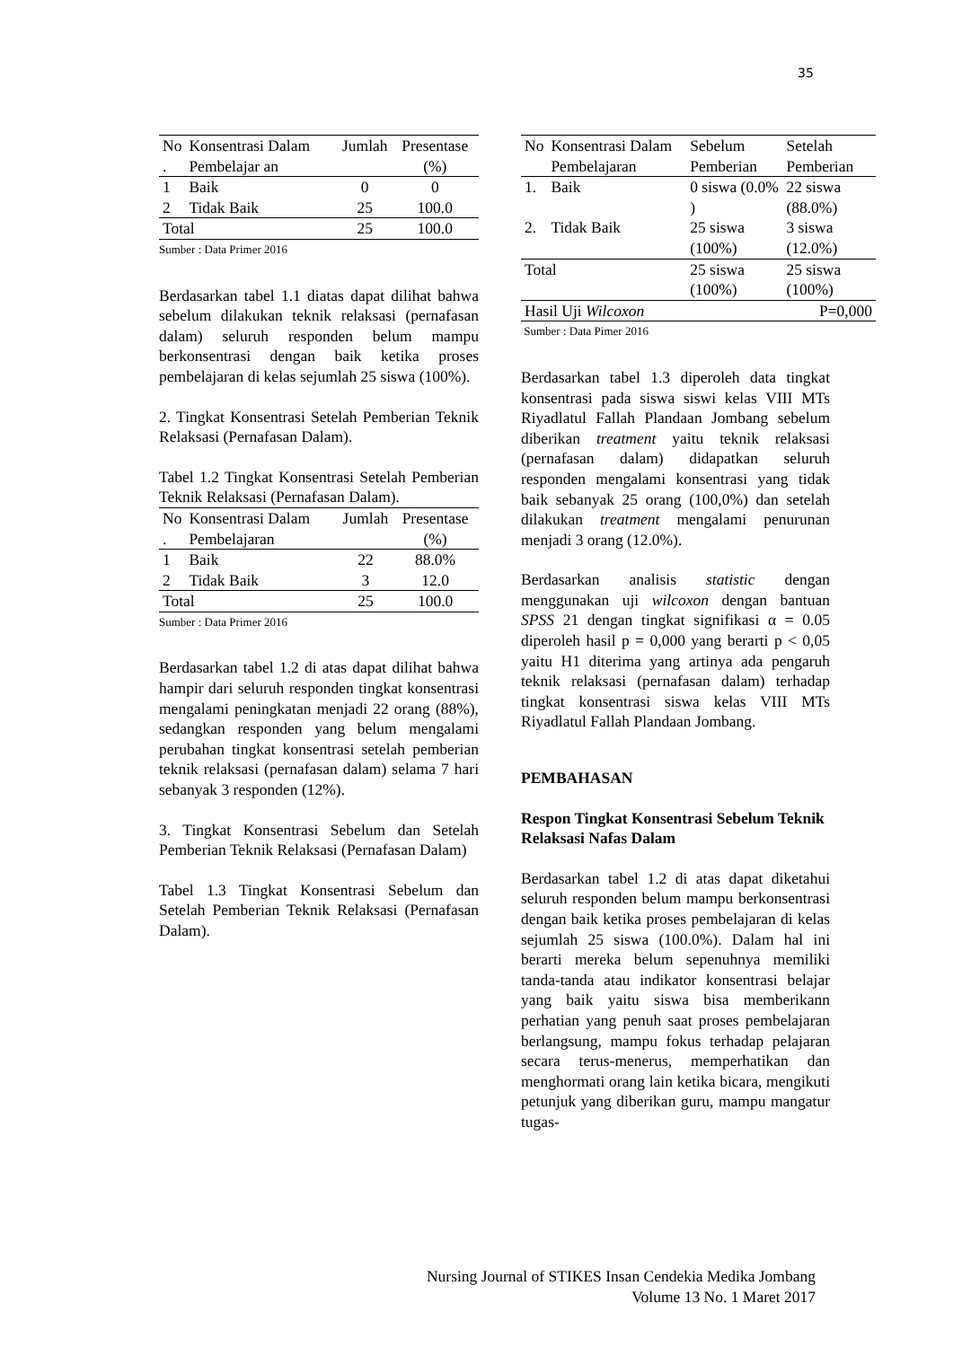35
| No . | Konsentrasi Dalam Pembelajar an | Jumlah | Presentase (%) |
| --- | --- | --- | --- |
| 1 | Baik | 0 | 0 |
| 2 | Tidak Baik | 25 | 100.0 |
| Total | | 25 | 100.0 |
Sumber : Data Primer 2016
Berdasarkan tabel 1.1 diatas dapat dilihat bahwa sebelum dilakukan teknik relaksasi (pernafasan dalam) seluruh responden belum mampu berkonsentrasi dengan baik ketika proses pembelajaran di kelas sejumlah 25 siswa (100%).
2. Tingkat Konsentrasi Setelah Pemberian Teknik Relaksasi (Pernafasan Dalam).
Tabel 1.2 Tingkat Konsentrasi Setelah Pemberian Teknik Relaksasi (Pernafasan Dalam).
| No . | Konsentrasi Dalam Pembelajaran | Jumlah | Presentase (%) |
| --- | --- | --- | --- |
| 1 | Baik | 22 | 88.0% |
| 2 | Tidak Baik | 3 | 12.0 |
| Total | | 25 | 100.0 |
Sumber : Data Primer 2016
Berdasarkan tabel 1.2 di atas dapat dilihat bahwa hampir dari seluruh responden tingkat konsentrasi mengalami peningkatan menjadi 22 orang (88%), sedangkan responden yang belum mengalami perubahan tingkat konsentrasi setelah pemberian teknik relaksasi (pernafasan dalam) selama 7 hari sebanyak 3 responden (12%).
3. Tingkat Konsentrasi Sebelum dan Setelah Pemberian Teknik Relaksasi (Pernafasan Dalam)
Tabel 1.3 Tingkat Konsentrasi Sebelum dan Setelah Pemberian Teknik Relaksasi (Pernafasan Dalam).
| No | Konsentrasi Dalam Pembelajaran | Sebelum Pemberian | Setelah Pemberian |
| --- | --- | --- | --- |
| 1. | Baik | 0 siswa (0.0% ) | 22 siswa (88.0%) |
| 2. | Tidak Baik | 25 siswa (100%) | 3 siswa (12.0%) |
| Total | | 25 siswa (100%) | 25 siswa (100%) |
| Hasil Uji Wilcoxon | | | P=0,000 |
Sumber : Data Pimer 2016
Berdasarkan tabel 1.3 diperoleh data tingkat konsentrasi pada siswa siswi kelas VIII MTs Riyadlatul Fallah Plandaan Jombang sebelum diberikan treatment yaitu teknik relaksasi (pernafasan dalam) didapatkan seluruh responden mengalami konsentrasi yang tidak baik sebanyak 25 orang (100,0%) dan setelah dilakukan treatment mengalami penurunan menjadi 3 orang (12.0%).
Berdasarkan analisis statistic dengan menggunakan uji wilcoxon dengan bantuan SPSS 21 dengan tingkat signifikasi α = 0.05 diperoleh hasil p = 0,000 yang berarti p < 0,05 yaitu H1 diterima yang artinya ada pengaruh teknik relaksasi (pernafasan dalam) terhadap tingkat konsentrasi siswa kelas VIII MTs Riyadlatul Fallah Plandaan Jombang.
PEMBAHASAN
Respon Tingkat Konsentrasi Sebelum Teknik Relaksasi Nafas Dalam
Berdasarkan tabel 1.2 di atas dapat diketahui seluruh responden belum mampu berkonsentrasi dengan baik ketika proses pembelajaran di kelas sejumlah 25 siswa (100.0%). Dalam hal ini berarti mereka belum sepenuhnya memiliki tanda-tanda atau indikator konsentrasi belajar yang baik yaitu siswa bisa memberikann perhatian yang penuh saat proses pembelajaran berlangsung, mampu fokus terhadap pelajaran secara terus-menerus, memperhatikan dan menghormati orang lain ketika bicara, mengikuti petunjuk yang diberikan guru, mampu mangatur tugas-
Nursing Journal of STIKES Insan Cendekia Medika Jombang
Volume 13 No. 1 Maret 2017